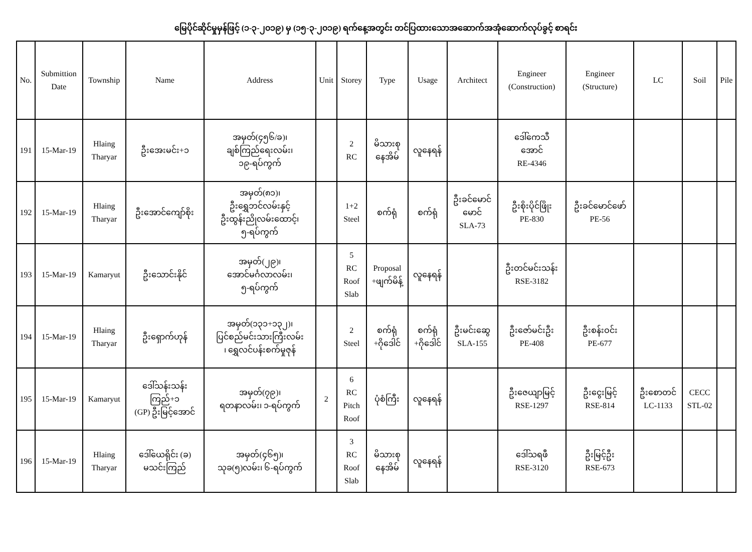မြေပိုင်ဆိုင်မှုမှန်ဖြင့် (၁-၃-၂၀၁၉) မှ (၁၅-၃-၂၀၁၉) ရက်နေ့အတွင်း တင်ပြထားသောအဆောက်အအုံဆောက်လုပ်ခွင့် စာရင်း
| No. | Submittion Date | Township | Name | Address | Unit | Storey | Type | Usage | Architect | Engineer (Construction) | Engineer (Structure) | LC | Soil | Pile |
| --- | --- | --- | --- | --- | --- | --- | --- | --- | --- | --- | --- | --- | --- | --- |
| 191 | 15-Mar-19 | Hlaing Tharyar | ဦးအေးမင်း+၁ | အမှတ်(၄၅၆/ခ)၊ ချစ်ကြည်ရေးလမ်း၊ ၁၉-ရပ်ကွက် | | 2 RC | မိသားစု နေအိမ် | လူနေရန် | | ဒေါ်ကေသီ အောင် RE-4346 | | | | |
| 192 | 15-Mar-19 | Hlaing Tharyar | ဦးအောင်ကျော်စိုး | အမှတ်(၈၁)၊ ဦးရွှေဘင်လမ်းနှင့် ဦးထွန်းညိုလမ်းထောင့်၊ ၅-ရပ်ကွက် | | 1+2 Steel | စက်ရုံ | စက်ရုံ | ဦးခင်မောင် မောင် SLA-73 | ဦးစိုးပိုင်ဖြိုး PE-830 | ဦးခင်မောင်ဖော် PE-56 | | | |
| 193 | 15-Mar-19 | Kamaryut | ဦးသောင်းနိုင် | အမှတ်(၂၉)၊ အောင်မင်္ဂလာလမ်း၊ ၅-ရပ်ကွက် | | 5 RC Roof Slab | Proposal +ဖျက်မိန့် | လူနေရန် | | ဦးတင်မင်းသန်း RSE-3182 | | | | |
| 194 | 15-Mar-19 | Hlaing Tharyar | ဦးရှောက်ဟုန် | အမှတ်(၁၃၁+၁၃၂)၊ ပြင်စည်မင်းသားကြီးလမ်း ၊ ရွှေလင်ပန်းစက်မှုဇုန် | | 2 Steel | စက်ရုံ +ဂိုဒေါင် | စက်ရုံ +ဂိုဒေါင် | ဦးမင်းဆွေ SLA-155 | ဦးဇော်မင်းဦး PE-408 | ဦးစန်းဝင်း PE-677 | | | |
| 195 | 15-Mar-19 | Kamaryut | ဒေါ်သန်းသန်း ကြည်+၁ (GP) ဦးမြင့်အောင် | အမှတ်(၇၉)၊ ရတနာလမ်း၊ ၁-ရပ်ကွက် | 2 | 6 RC Pitch Roof | ပုံစံကြီး | လူနေရန် | | ဦးဇေယျာမြင့် RSE-1297 | ဦးငွေးမြင့် RSE-814 | ဦးစောတင် LC-1133 | CECC STL-02 | |
| 196 | 15-Mar-19 | Hlaing Tharyar | ဒေါ်ယေရိုင်း (ခ) မသင်းကြည် | အမှတ်(၄၆၅)၊ သုခ(၅)လမ်း၊ ၆-ရပ်ကွက် | | 3 RC Roof Slab | မိသားစု နေအိမ် | လူနေရန် | | ဒေါ်သရဖီ RSE-3120 | ဦးမြင့်ဦး RSE-673 | | | |